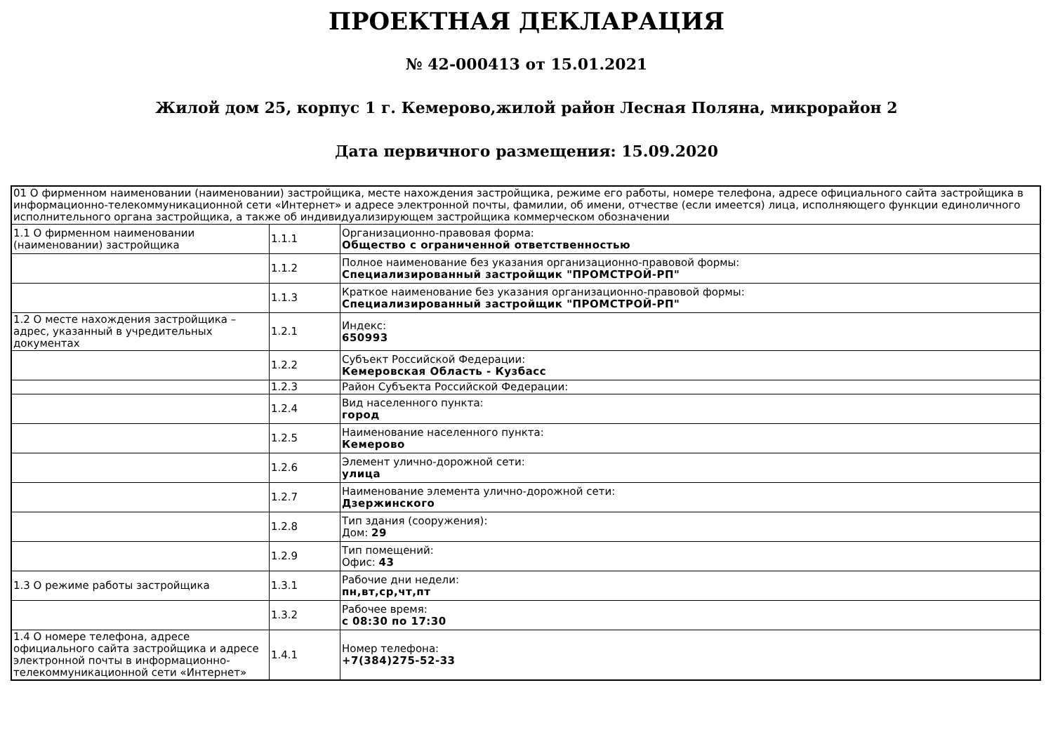ПРОЕКТНАЯ ДЕКЛАРАЦИЯ
№ 42-000413 от 15.01.2021
Жилой дом 25, корпус 1 г. Кемерово,жилой район Лесная Поляна, микрорайон 2
Дата первичного размещения: 15.09.2020
| 01 О фирменном наименовании (наименовании) застройщика, месте нахождения застройщика, режиме его работы, номере телефона, адресе официального сайта застройщика в информационно-телекоммуникационной сети «Интернет» и адресе электронной почты, фамилии, об имени, отчестве (если имеется) лица, исполняющего функции единоличного исполнительного органа застройщика, а также об индивидуализирующем застройщика коммерческом обозначении | | |
| 1.1 О фирменном наименовании (наименовании) застройщика | 1.1.1 | Организационно-правовая форма: Общество с ограниченной ответственностью |
| | 1.1.2 | Полное наименование без указания организационно-правовой формы: Специализированный застройщик "ПРОМСТРОЙ-РП" |
| | 1.1.3 | Краткое наименование без указания организационно-правовой формы: Специализированный застройщик "ПРОМСТРОЙ-РП" |
| 1.2 О месте нахождения застройщика – адрес, указанный в учредительных документах | 1.2.1 | Индекс: 650993 |
| | 1.2.2 | Субъект Российской Федерации: Кемеровская Область - Кузбасс |
| | 1.2.3 | Район Субъекта Российской Федерации: |
| | 1.2.4 | Вид населенного пункта: город |
| | 1.2.5 | Наименование населенного пункта: Кемерово |
| | 1.2.6 | Элемент улично-дорожной сети: улица |
| | 1.2.7 | Наименование элемента улично-дорожной сети: Дзержинского |
| | 1.2.8 | Тип здания (сооружения): Дом: 29 |
| | 1.2.9 | Тип помещений: Офис: 43 |
| 1.3 О режиме работы застройщика | 1.3.1 | Рабочие дни недели: пн,вт,ср,чт,пт |
| | 1.3.2 | Рабочее время: с 08:30 по 17:30 |
| 1.4 О номере телефона, адресе официального сайта застройщика и адресе электронной почты в информационно-телекоммуникационной сети «Интернет» | 1.4.1 | Номер телефона: +7(384)275-52-33 |